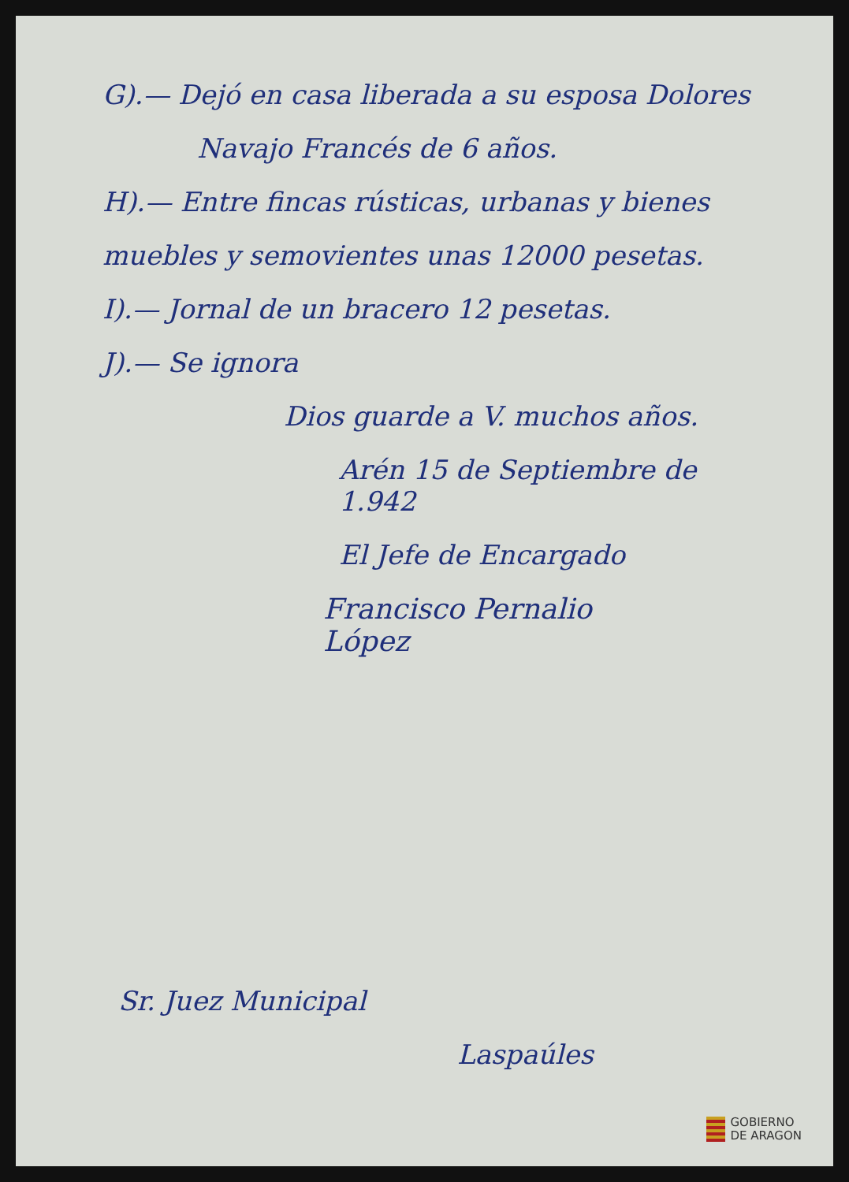G).— Dejó en casa liberada a su esposa Dolores
Navajo Francés de 6 años.
H).— Entre fincas rústicas, urbanas y bienes
muebles y semovientes unas 12000 pesetas.
I).— Jornal de un bracero 12 pesetas.
J).— Se ignora
Dios guarde a V. muchos años.
Arén 15 de Septiembre de 1.942
El Jefe de Encargado
Francisco Pernalio
López
Sr. Juez Municipal
Laspaúles
GOBIERNO
DE ARAGON